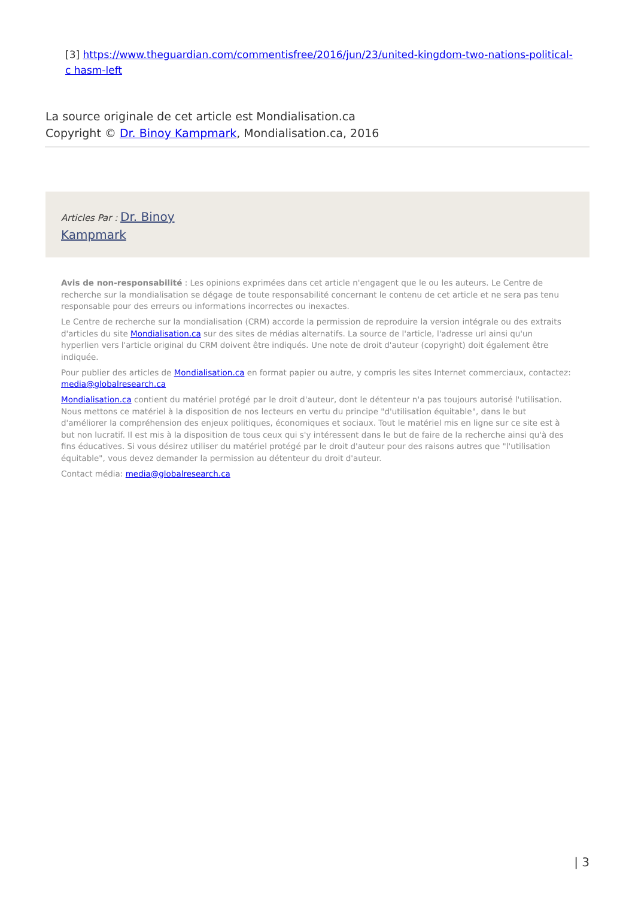[3] https://www.theguardian.com/commentisfree/2016/jun/23/united-kingdom-two-nations-political-c hasm-left
La source originale de cet article est Mondialisation.ca
Copyright © Dr. Binoy Kampmark, Mondialisation.ca, 2016
Articles Par : Dr. Binoy
Kampmark
Avis de non-responsabilité : Les opinions exprimées dans cet article n'engagent que le ou les auteurs. Le Centre de recherche sur la mondialisation se dégage de toute responsabilité concernant le contenu de cet article et ne sera pas tenu responsable pour des erreurs ou informations incorrectes ou inexactes.
Le Centre de recherche sur la mondialisation (CRM) accorde la permission de reproduire la version intégrale ou des extraits d'articles du site Mondialisation.ca sur des sites de médias alternatifs. La source de l'article, l'adresse url ainsi qu'un hyperlien vers l'article original du CRM doivent être indiqués. Une note de droit d'auteur (copyright) doit également être indiquée.
Pour publier des articles de Mondialisation.ca en format papier ou autre, y compris les sites Internet commerciaux, contactez: media@globalresearch.ca
Mondialisation.ca contient du matériel protégé par le droit d'auteur, dont le détenteur n'a pas toujours autorisé l'utilisation. Nous mettons ce matériel à la disposition de nos lecteurs en vertu du principe "d'utilisation équitable", dans le but d'améliorer la compréhension des enjeux politiques, économiques et sociaux. Tout le matériel mis en ligne sur ce site est à but non lucratif. Il est mis à la disposition de tous ceux qui s'y intéressent dans le but de faire de la recherche ainsi qu'à des fins éducatives. Si vous désirez utiliser du matériel protégé par le droit d'auteur pour des raisons autres que "l'utilisation équitable", vous devez demander la permission au détenteur du droit d'auteur.
Contact média: media@globalresearch.ca
| 3